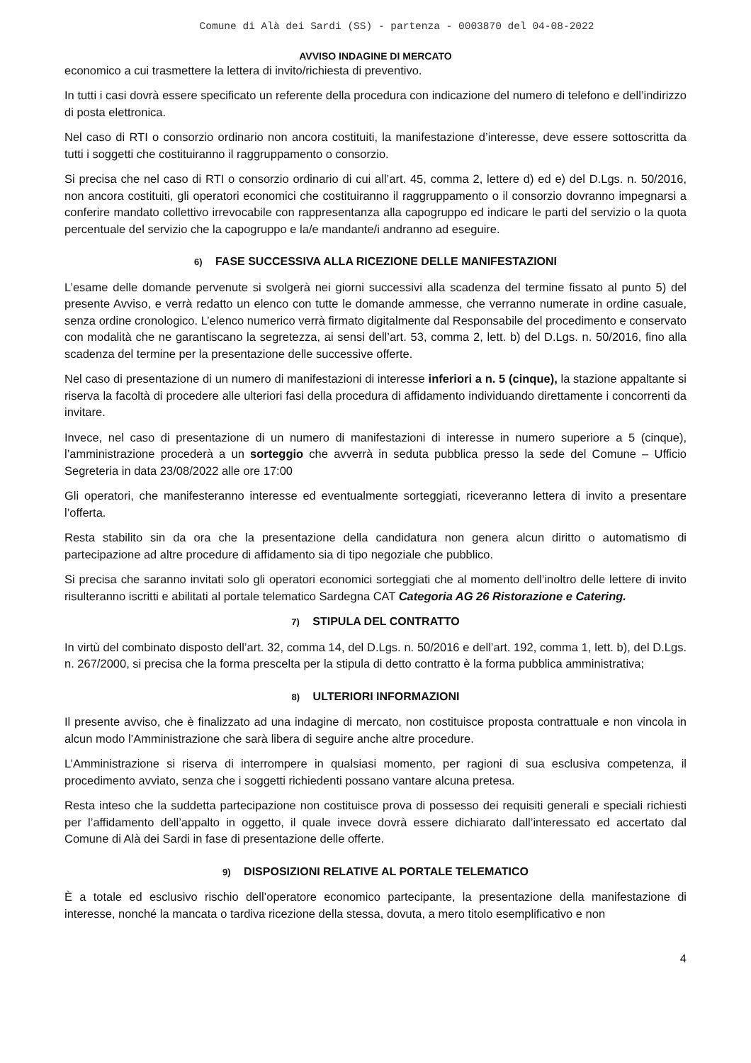Comune di Alà dei Sardi (SS) - partenza - 0003870 del 04-08-2022
AVVISO INDAGINE DI MERCATO
economico a cui trasmettere la lettera di invito/richiesta di preventivo.
In tutti i casi dovrà essere specificato un referente della procedura con indicazione del numero di telefono e dell’indirizzo di posta elettronica.
Nel caso di RTI o consorzio ordinario non ancora costituiti, la manifestazione d’interesse, deve essere sottoscritta da tutti i soggetti che costituiranno il raggruppamento o consorzio.
Si precisa che nel caso di RTI o consorzio ordinario di cui all’art. 45, comma 2, lettere d) ed e) del D.Lgs. n. 50/2016, non ancora costituiti, gli operatori economici che costituiranno il raggruppamento o il consorzio dovranno impegnarsi a conferire mandato collettivo irrevocabile con rappresentanza alla capogruppo ed indicare le parti del servizio o la quota percentuale del servizio che la capogruppo e la/e mandante/i andranno ad eseguire.
6) FASE SUCCESSIVA ALLA RICEZIONE DELLE MANIFESTAZIONI
L’esame delle domande pervenute si svolgerà nei giorni successivi alla scadenza del termine fissato al punto 5) del presente Avviso, e verrà redatto un elenco con tutte le domande ammesse, che verranno numerate in ordine casuale, senza ordine cronologico. L’elenco numerico verrà firmato digitalmente dal Responsabile del procedimento e conservato con modalità che ne garantiscano la segretezza, ai sensi dell’art. 53, comma 2, lett. b) del D.Lgs. n. 50/2016, fino alla scadenza del termine per la presentazione delle successive offerte.
Nel caso di presentazione di un numero di manifestazioni di interesse inferiori a n. 5 (cinque), la stazione appaltante si riserva la facoltà di procedere alle ulteriori fasi della procedura di affidamento individuando direttamente i concorrenti da invitare.
Invece, nel caso di presentazione di un numero di manifestazioni di interesse in numero superiore a 5 (cinque), l’amministrazione procederà a un sorteggio che avverrà in seduta pubblica presso la sede del Comune – Ufficio Segreteria in data 23/08/2022 alle ore 17:00
Gli operatori, che manifesteranno interesse ed eventualmente sorteggiati, riceveranno lettera di invito a presentare l’offerta.
Resta stabilito sin da ora che la presentazione della candidatura non genera alcun diritto o automatismo di partecipazione ad altre procedure di affidamento sia di tipo negoziale che pubblico.
Si precisa che saranno invitati solo gli operatori economici sorteggiati che al momento dell’inoltro delle lettere di invito risulteranno iscritti e abilitati al portale telematico Sardegna CAT Categoria AG 26 Ristorazione e Catering.
7) STIPULA DEL CONTRATTO
In virtù del combinato disposto dell’art. 32, comma 14, del D.Lgs. n. 50/2016 e dell’art. 192, comma 1, lett. b), del D.Lgs. n. 267/2000, si precisa che la forma prescelta per la stipula di detto contratto è la forma pubblica amministrativa;
8) ULTERIORI INFORMAZIONI
Il presente avviso, che è finalizzato ad una indagine di mercato, non costituisce proposta contrattuale e non vincola in alcun modo l’Amministrazione che sarà libera di seguire anche altre procedure.
L’Amministrazione si riserva di interrompere in qualsiasi momento, per ragioni di sua esclusiva competenza, il procedimento avviato, senza che i soggetti richiedenti possano vantare alcuna pretesa.
Resta inteso che la suddetta partecipazione non costituisce prova di possesso dei requisiti generali e speciali richiesti per l’affidamento dell’appalto in oggetto, il quale invece dovrà essere dichiarato dall’interessato ed accertato dal Comune di Alà dei Sardi in fase di presentazione delle offerte.
9) DISPOSIZIONI RELATIVE AL PORTALE TELEMATICO
È a totale ed esclusivo rischio dell’operatore economico partecipante, la presentazione della manifestazione di interesse, nonché la mancata o tardiva ricezione della stessa, dovuta, a mero titolo esemplificativo e non
4